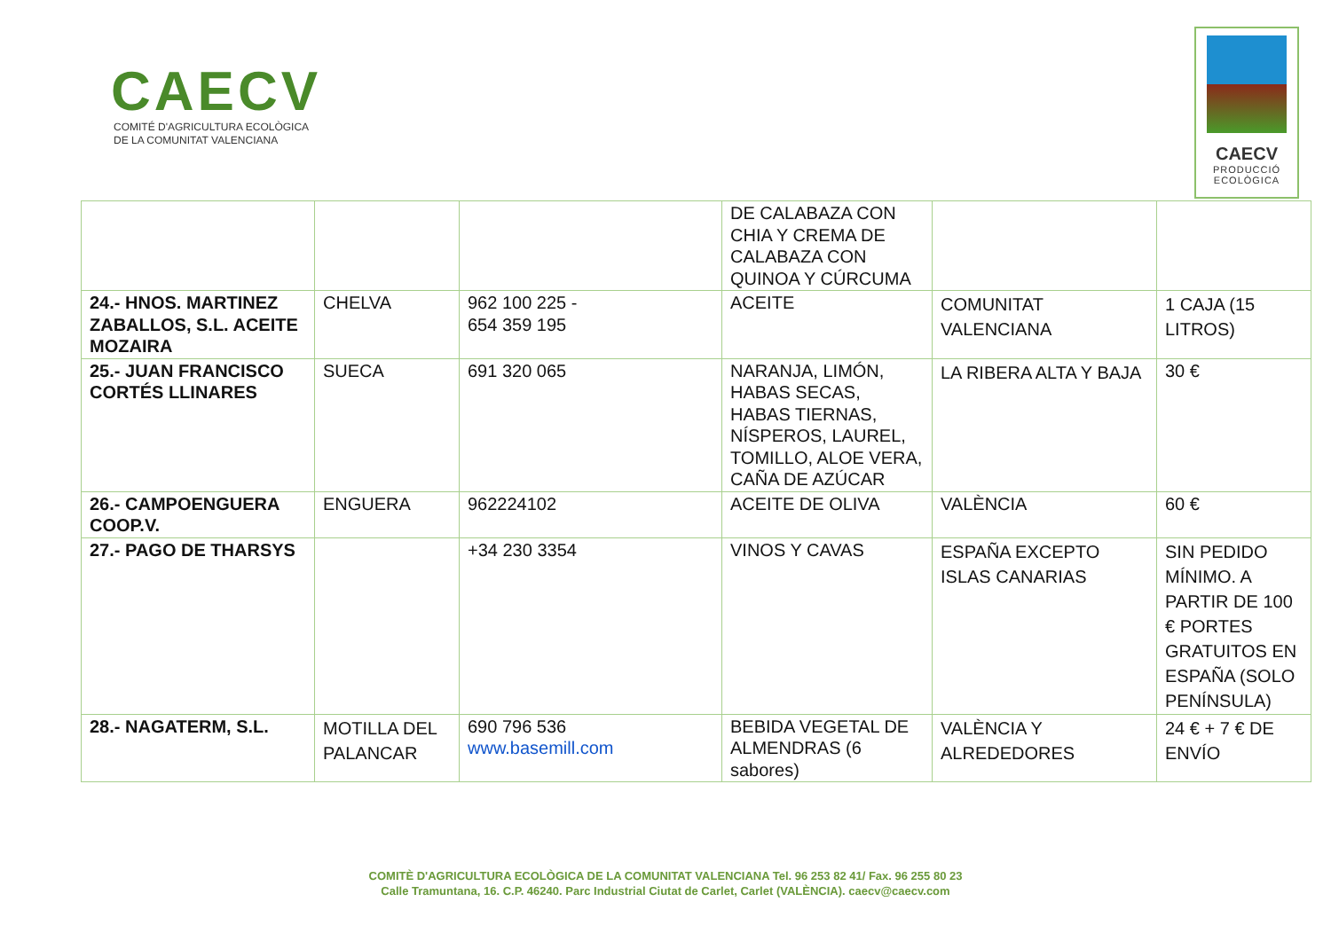CAECV
COMITÉ D'AGRICULTURA ECOLÒGICA
DE LA COMUNITAT VALENCIANA
CAECV
PRODUCCIÓ
ECOLÒGICA
| | | | DE CALABAZA CON CHIA Y CREMA DE CALABAZA CON QUINOA Y CÚRCUMA | | |
| 24.- HNOS. MARTINEZ ZABALLOS, S.L. ACEITE MOZAIRA | CHELVA | 962 100 225 - 654 359 195 | ACEITE | COMUNITAT VALENCIANA | 1 CAJA (15 LITROS) |
| 25.- JUAN FRANCISCO CORTÉS LLINARES | SUECA | 691 320 065 | NARANJA, LIMÓN, HABAS SECAS, HABAS TIERNAS, NÍSPEROS, LAUREL, TOMILLO, ALOE VERA, CAÑA DE AZÚCAR | LA RIBERA ALTA Y BAJA | 30 € |
| 26.- CAMPOENGUERA COOP.V. | ENGUERA | 962224102 | ACEITE DE OLIVA | VALÈNCIA | 60 € |
| 27.- PAGO DE THARSYS | | +34 230 3354 | VINOS Y CAVAS | ESPAÑA EXCEPTO ISLAS CANARIAS | SIN PEDIDO MÍNIMO. A PARTIR DE 100 € PORTES GRATUITOS EN ESPAÑA (SOLO PENÍNSULA) |
| 28.- NAGATERM, S.L. | MOTILLA DEL PALANCAR | 690 796 536 www.basemill.com | BEBIDA VEGETAL DE ALMENDRAS (6 sabores) | VALÈNCIA Y ALREDEDORES | 24 € + 7 € DE ENVÍO |
COMITÈ D'AGRICULTURA ECOLÒGICA DE LA COMUNITAT VALENCIANA Tel. 96 253 82 41/ Fax. 96 255 80 23
Calle Tramuntana, 16. C.P. 46240. Parc Industrial Ciutat de Carlet, Carlet (VALÈNCIA). caecv@caecv.com